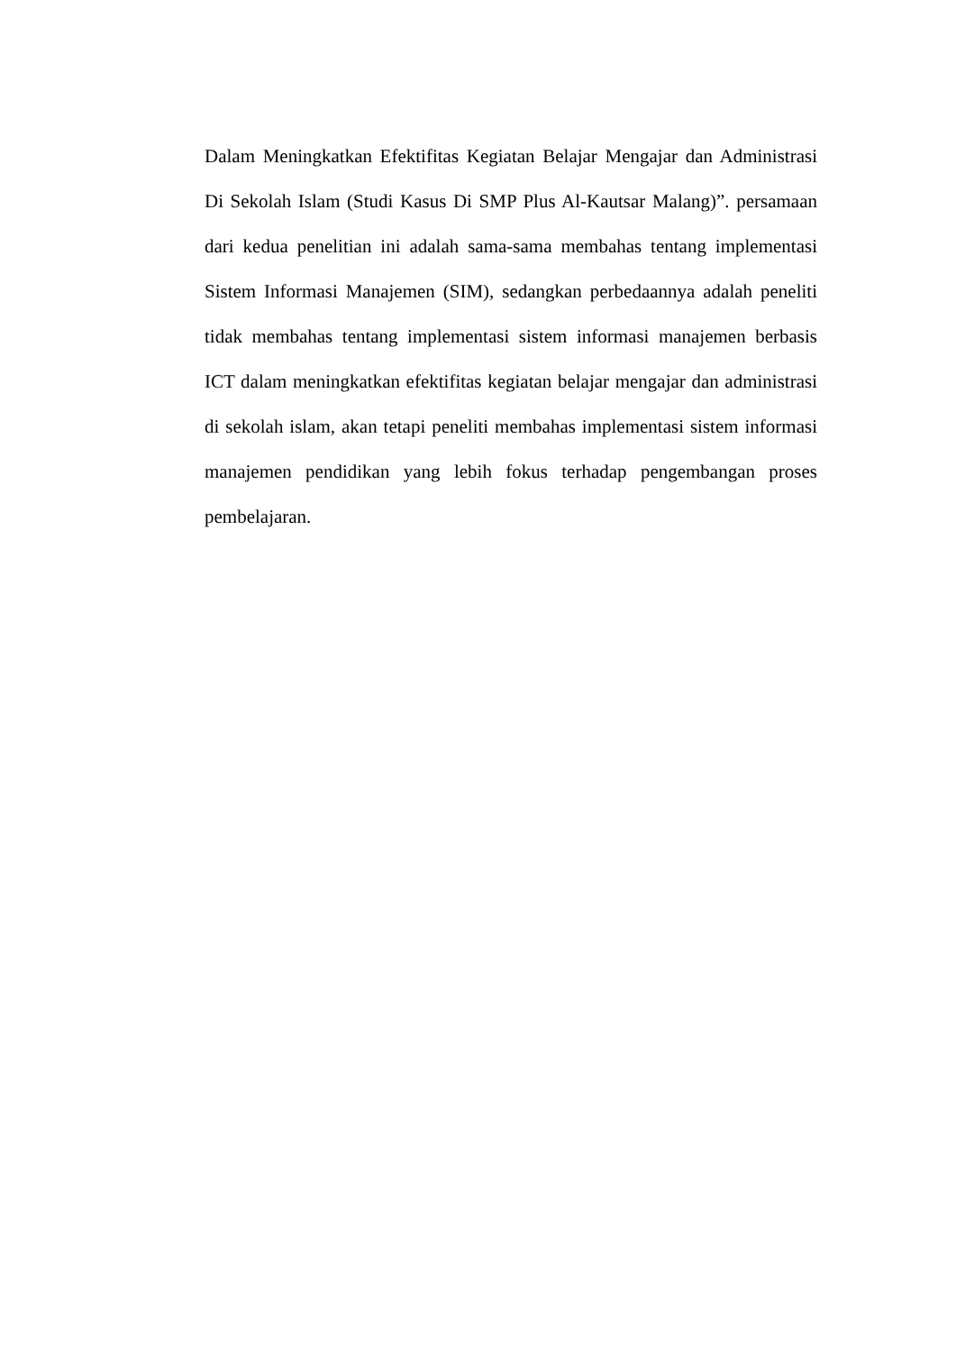Dalam Meningkatkan Efektifitas Kegiatan Belajar Mengajar dan Administrasi Di Sekolah Islam (Studi Kasus Di SMP Plus Al-Kautsar Malang)”. persamaan dari kedua penelitian ini adalah sama-sama membahas tentang implementasi Sistem Informasi Manajemen (SIM), sedangkan perbedaannya adalah peneliti tidak membahas tentang implementasi sistem informasi manajemen berbasis ICT dalam meningkatkan efektifitas kegiatan belajar mengajar dan administrasi di sekolah islam, akan tetapi peneliti membahas implementasi sistem informasi manajemen pendidikan yang lebih fokus terhadap pengembangan proses pembelajaran.